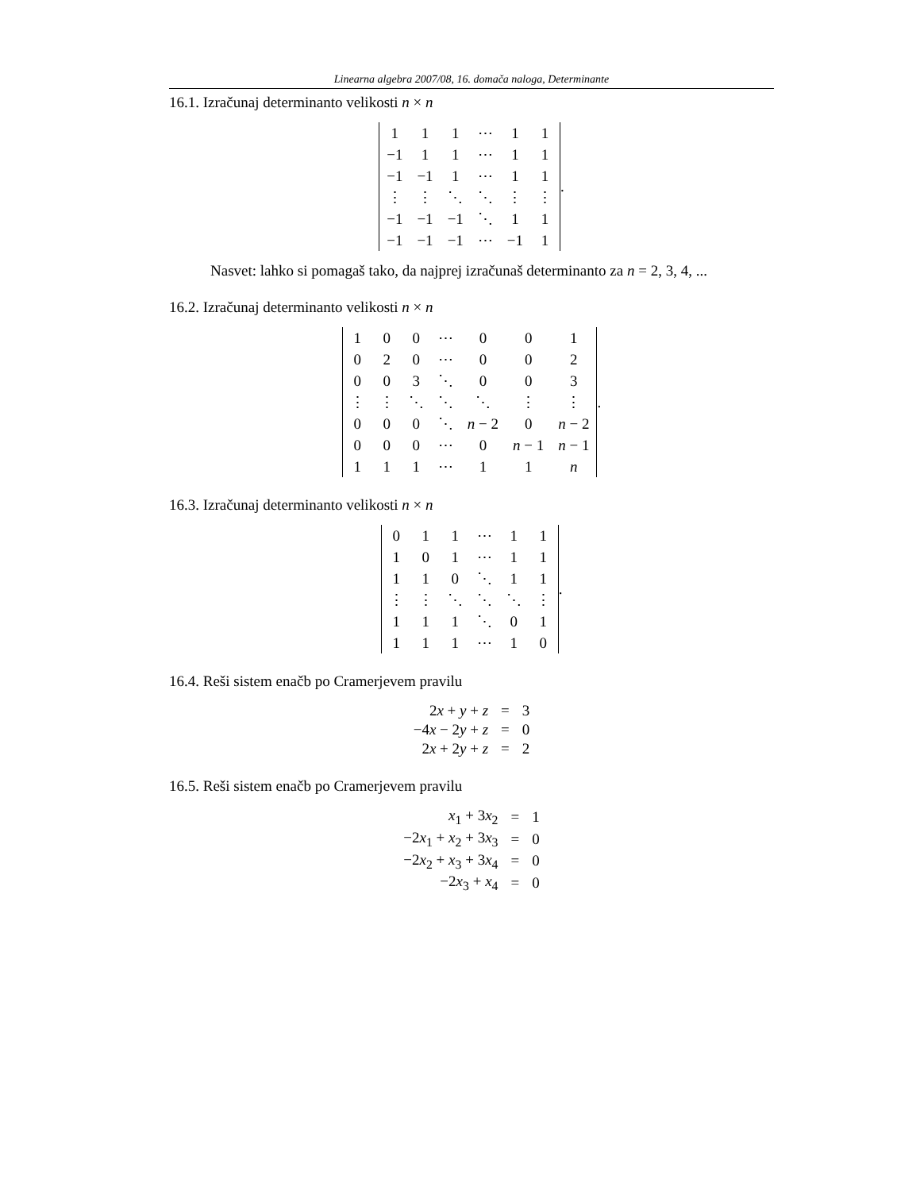Linearna algebra 2007/08, 16. domača naloga, Determinante
16.1. Izračunaj determinanto velikosti n × n
| 1 | 1 | 1 | ⋯ | 1 | 1 |
| −1 | 1 | 1 | ⋯ | 1 | 1 |
| −1 | −1 | 1 | ⋯ | 1 | 1 |
| ⋮ | ⋮ | ⋱ | ⋱ | ⋮ | ⋮ |
| −1 | −1 | −1 | ⋱ | 1 | 1 |
| −1 | −1 | −1 | ⋯ | −1 | 1 |
.
Nasvet: lahko si pomagaš tako, da najprej izračunaš determinanto za n = 2, 3, 4, ...
16.2. Izračunaj determinanto velikosti n × n
| 1 | 0 | 0 | ⋯ | 0 | 0 | 1 |
| 0 | 2 | 0 | ⋯ | 0 | 0 | 2 |
| 0 | 0 | 3 | ⋱ | 0 | 0 | 3 |
| ⋮ | ⋮ | ⋱ | ⋱ | ⋱ | ⋮ | ⋮ |
| 0 | 0 | 0 | ⋱ | n − 2 | 0 | n − 2 |
| 0 | 0 | 0 | ⋯ | 0 | n − 1 | n − 1 |
| 1 | 1 | 1 | ⋯ | 1 | 1 | n |
.
16.3. Izračunaj determinanto velikosti n × n
| 0 | 1 | 1 | ⋯ | 1 | 1 |
| 1 | 0 | 1 | ⋯ | 1 | 1 |
| 1 | 1 | 0 | ⋱ | 1 | 1 |
| ⋮ | ⋮ | ⋱ | ⋱ | ⋱ | ⋮ |
| 1 | 1 | 1 | ⋱ | 0 | 1 |
| 1 | 1 | 1 | ⋯ | 1 | 0 |
.
16.4. Reši sistem enačb po Cramerjevem pravilu
| 2 x + y + z | = | 3 |
| −4 x − 2 y + z | = | 0 |
| 2 x + 2 y + z | = | 2 |
16.5. Reši sistem enačb po Cramerjevem pravilu
| x<sub>1</sub> + 3 x<sub>2</sub> | = | 1 |
| −2 x<sub>1</sub> + x<sub>2</sub> + 3 x<sub>3</sub> | = | 0 |
| −2 x<sub>2</sub> + x<sub>3</sub> + 3 x<sub>4</sub> | = | 0 |
| −2 x<sub>3</sub> + x<sub>4</sub> | = | 0 |